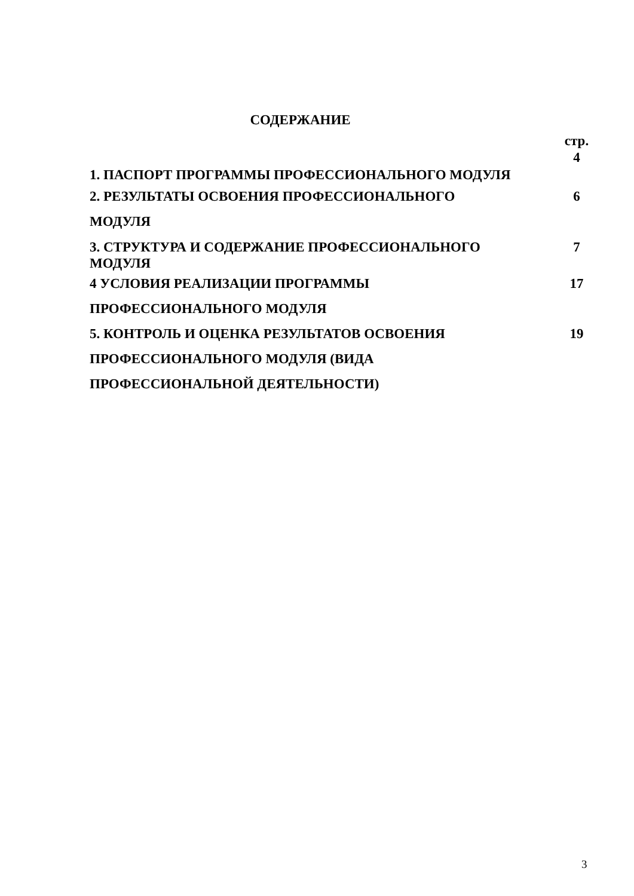СОДЕРЖАНИЕ
| | стр. 4 |
| 1. ПАСПОРТ ПРОГРАММЫ ПРОФЕССИОНАЛЬНОГО МОДУЛЯ | |
| 2. РЕЗУЛЬТАТЫ ОСВОЕНИЯ ПРОФЕССИОНАЛЬНОГО МОДУЛЯ | 6 |
| 3. СТРУКТУРА И СОДЕРЖАНИЕ ПРОФЕССИОНАЛЬНОГО МОДУЛЯ | 7 |
| 4 УСЛОВИЯ РЕАЛИЗАЦИИ ПРОГРАММЫ ПРОФЕССИОНАЛЬНОГО МОДУЛЯ | 17 |
| 5. КОНТРОЛЬ И ОЦЕНКА РЕЗУЛЬТАТОВ ОСВОЕНИЯ ПРОФЕССИОНАЛЬНОГО МОДУЛЯ (ВИДА ПРОФЕССИОНАЛЬНОЙ ДЕЯТЕЛЬНОСТИ) | 19 |
3